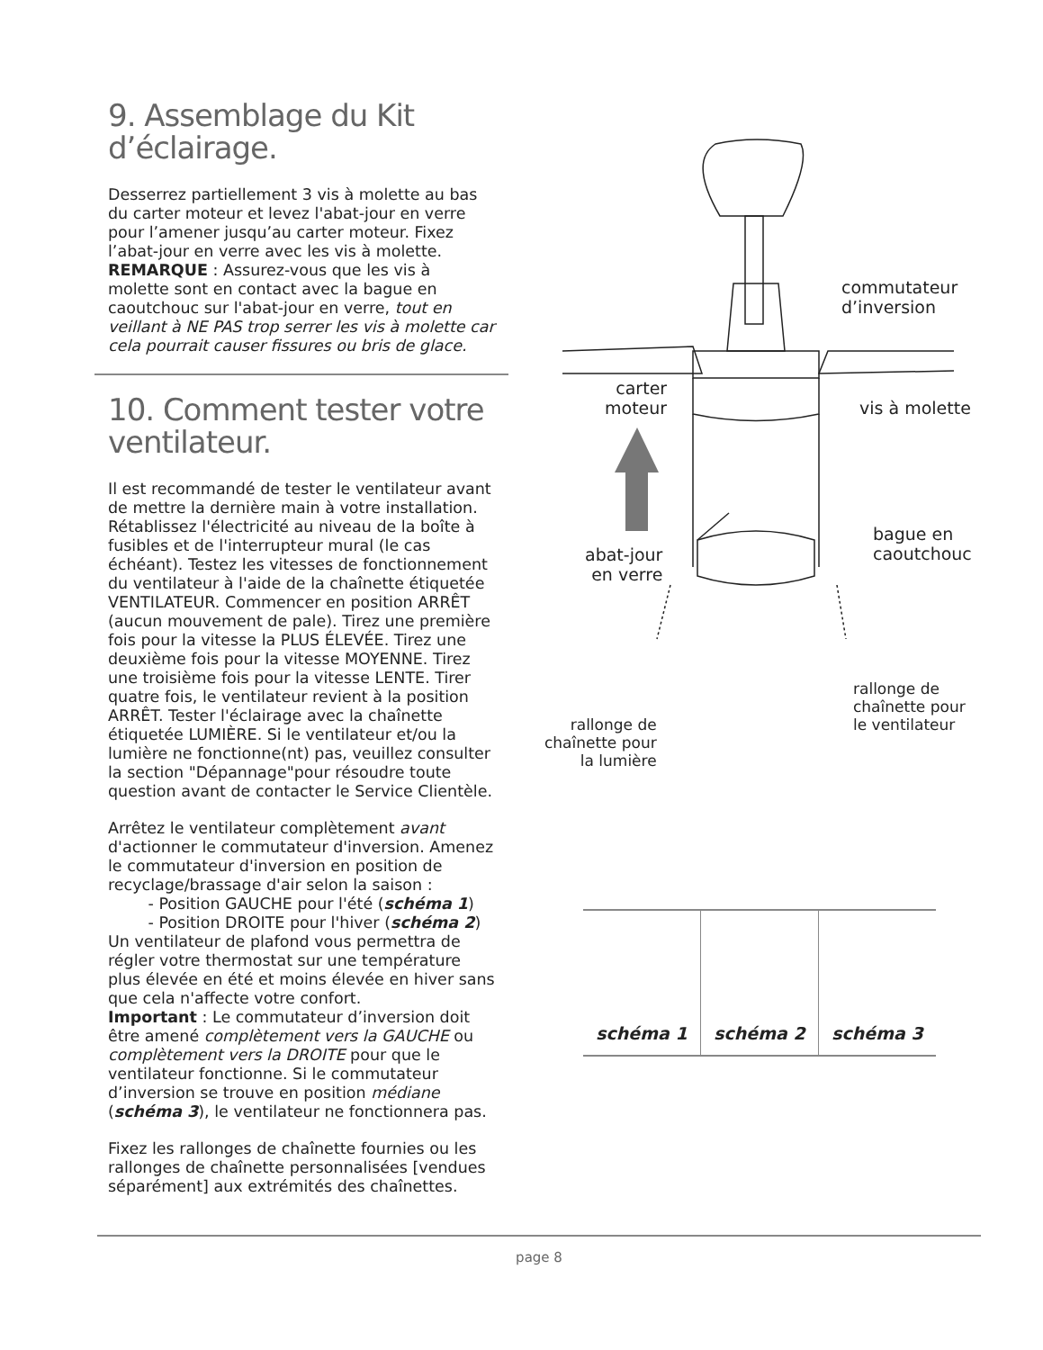9. Assemblage du Kit d’éclairage.
Desserrez partiellement 3 vis à molette au bas du carter moteur et levez l'abat-jour en verre pour l’amener jusqu’au carter moteur. Fixez l’abat-jour en verre avec les vis à molette.
REMARQUE : Assurez-vous que les vis à molette sont en contact avec la bague en caoutchouc sur l'abat-jour en verre, tout en veillant à NE PAS trop serrer les vis à molette car cela pourrait causer fissures ou bris de glace.
10. Comment tester votre ventilateur.
Il est recommandé de tester le ventilateur avant de mettre la dernière main à votre installation. Rétablissez l'électricité au niveau de la boîte à fusibles et de l'interrupteur mural (le cas échéant). Testez les vitesses de fonctionnement du ventilateur à l'aide de la chaînette étiquetée VENTILATEUR. Commencer en position ARRÊT (aucun mouvement de pale). Tirez une première fois pour la vitesse la PLUS ÉLEVÉE. Tirez une deuxième fois pour la vitesse MOYENNE. Tirez une troisième fois pour la vitesse LENTE. Tirer quatre fois, le ventilateur revient à la position ARRÊT. Tester l'éclairage avec la chaînette étiquetée LUMIÈRE. Si le ventilateur et/ou la lumière ne fonctionne(nt) pas, veuillez consulter la section "Dépannage"pour résoudre toute question avant de contacter le Service Clientèle.
Arrêtez le ventilateur complètement avant d'actionner le commutateur d'inversion. Amenez le commutateur d'inversion en position de recyclage/brassage d'air selon la saison :
- Position GAUCHE pour l'été (schéma 1)
- Position DROITE pour l'hiver (schéma 2)
Un ventilateur de plafond vous permettra de régler votre thermostat sur une température plus élevée en été et moins élevée en hiver sans que cela n'affecte votre confort.
Important : Le commutateur d’inversion doit être amené complètement vers la GAUCHE ou complètement vers la DROITE pour que le ventilateur fonctionne. Si le commutateur d’inversion se trouve en position médiane (schéma 3), le ventilateur ne fonctionnera pas.
Fixez les rallonges de chaînette fournies ou les rallonges de chaînette personnalisées [vendues séparément] aux extrémités des chaînettes.
commutateur
d’inversion
carter
moteur
vis à molette
bague en
caoutchouc
abat-jour
en verre
rallonge de
chaînette pour
le ventilateur
rallonge de
chaînette pour
la lumière
schéma 1 schéma 2 schéma 3
page 8